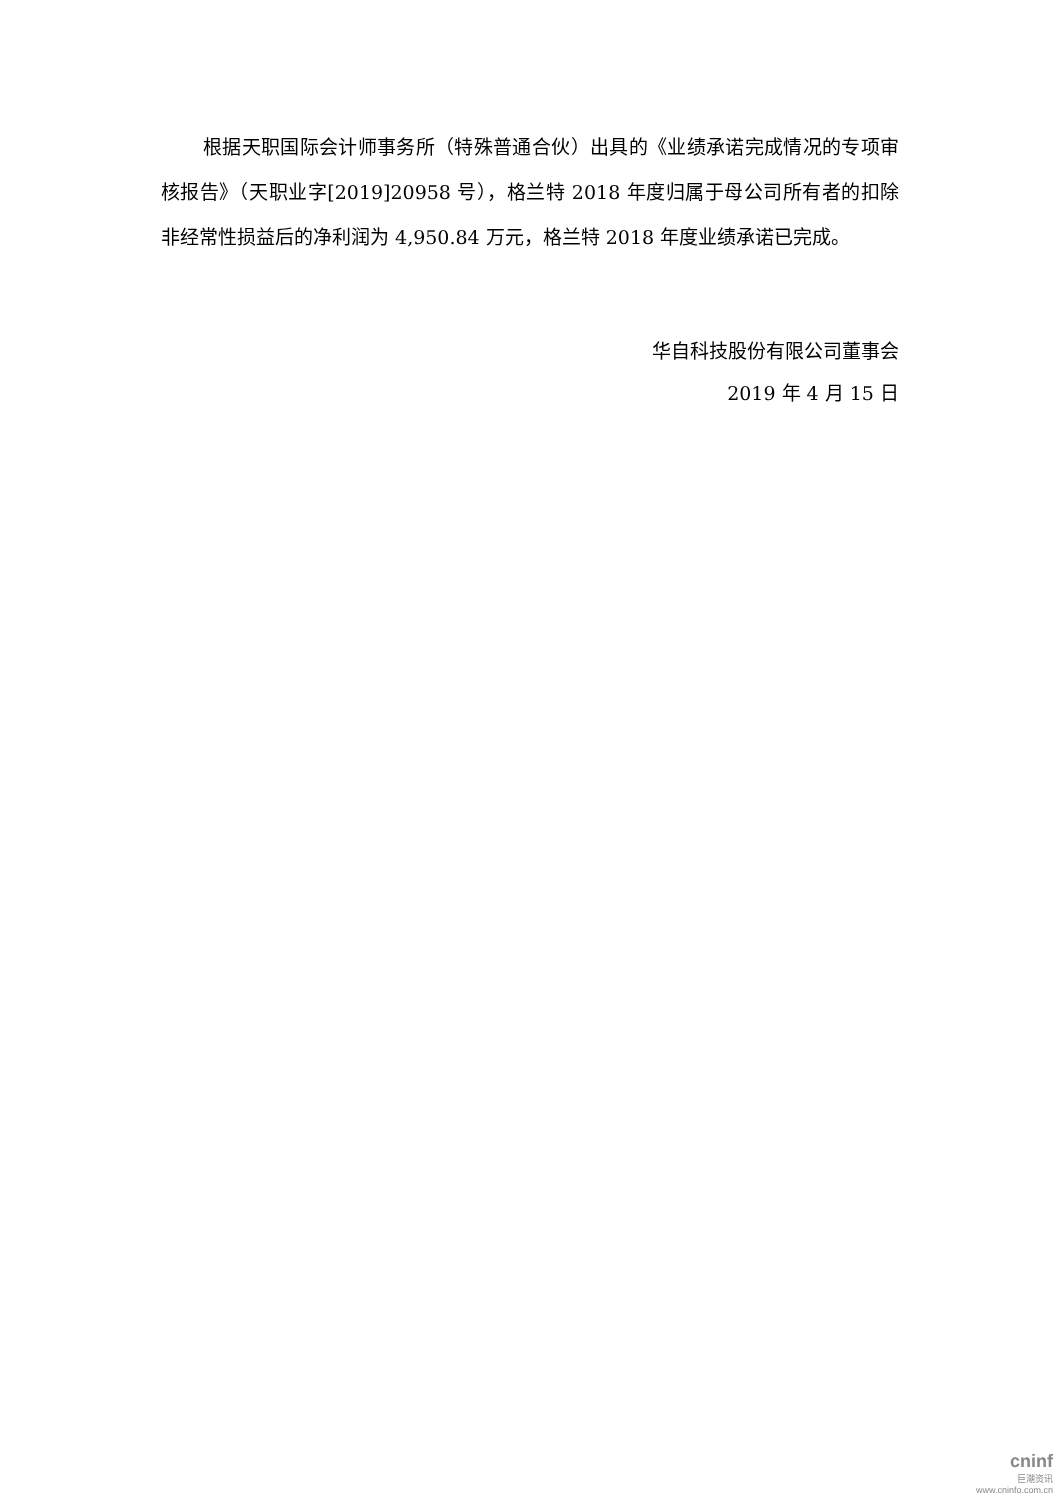根据天职国际会计师事务所（特殊普通合伙）出具的《业绩承诺完成情况的专项审核报告》（天职业字[2019]20958 号），格兰特 2018 年度归属于母公司所有者的扣除非经常性损益后的净利润为 4,950.84 万元，格兰特 2018 年度业绩承诺已完成。
华自科技股份有限公司董事会
2019 年 4 月 15 日
cninf
巨潮资讯
www.cninfo.com.cn